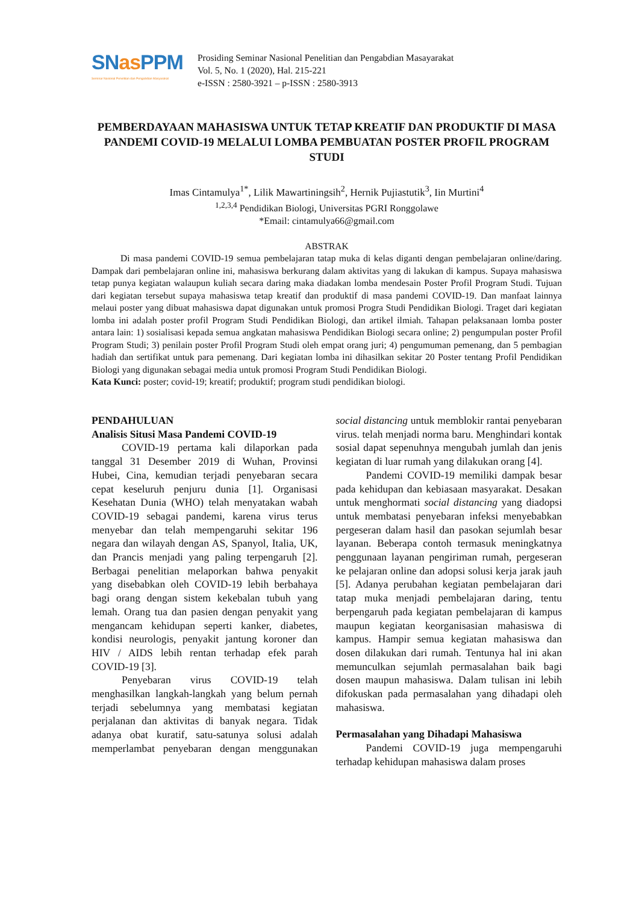SNas PPM
Seminar Nasional Penelitian dan Pengabdian Masyarakat
Prosiding Seminar Nasional Penelitian dan Pengabdian Masayarakat
Vol. 5, No. 1 (2020), Hal. 215-221
e-ISSN : 2580-3921 – p-ISSN : 2580-3913
PEMBERDAYAAN MAHASISWA UNTUK TETAP KREATIF DAN PRODUKTIF DI MASA PANDEMI COVID-19 MELALUI LOMBA PEMBUATAN POSTER PROFIL PROGRAM STUDI
Imas Cintamulya<sup>1*</sup>, Lilik Mawartiningsih<sup>2</sup>, Hernik Pujiastutik<sup>3</sup>, Iin Murtini<sup>4</sup>
<sup>1,2,3,4</sup> Pendidikan Biologi, Universitas PGRI Ronggolawe
*Email: cintamulya66@gmail.com
ABSTRAK
Di masa pandemi COVID-19 semua pembelajaran tatap muka di kelas diganti dengan pembelajaran online/daring. Dampak dari pembelajaran online ini, mahasiswa berkurang dalam aktivitas yang di lakukan di kampus. Supaya mahasiswa tetap punya kegiatan walaupun kuliah secara daring maka diadakan lomba mendesain Poster Profil Program Studi. Tujuan dari kegiatan tersebut supaya mahasiswa tetap kreatif dan produktif di masa pandemi COVID-19. Dan manfaat lainnya melaui poster yang dibuat mahasiswa dapat digunakan untuk promosi Progra Studi Pendidikan Biologi. Traget dari kegiatan lomba ini adalah poster profil Program Studi Pendidikan Biologi, dan artikel ilmiah. Tahapan pelaksanaan lomba poster antara lain: 1) sosialisasi kepada semua angkatan mahasiswa Pendidikan Biologi secara online; 2) pengumpulan poster Profil Program Studi; 3) penilain poster Profil Program Studi oleh empat orang juri; 4) pengumuman pemenang, dan 5 pembagian hadiah dan sertifikat untuk para pemenang. Dari kegiatan lomba ini dihasilkan sekitar 20 Poster tentang Profil Pendidikan Biologi yang digunakan sebagai media untuk promosi Program Studi Pendidikan Biologi.
Kata Kunci: poster; covid-19; kreatif; produktif; program studi pendidikan biologi.
PENDAHULUAN
Analisis Situsi Masa Pandemi COVID-19
COVID-19 pertama kali dilaporkan pada tanggal 31 Desember 2019 di Wuhan, Provinsi Hubei, Cina, kemudian terjadi penyebaran secara cepat keseluruh penjuru dunia [1]. Organisasi Kesehatan Dunia (WHO) telah menyatakan wabah COVID-19 sebagai pandemi, karena virus terus menyebar dan telah mempengaruhi sekitar 196 negara dan wilayah dengan AS, Spanyol, Italia, UK, dan Prancis menjadi yang paling terpengaruh [2]. Berbagai penelitian melaporkan bahwa penyakit yang disebabkan oleh COVID-19 lebih berbahaya bagi orang dengan sistem kekebalan tubuh yang lemah. Orang tua dan pasien dengan penyakit yang mengancam kehidupan seperti kanker, diabetes, kondisi neurologis, penyakit jantung koroner dan HIV / AIDS lebih rentan terhadap efek parah COVID-19 [3].
Penyebaran virus COVID-19 telah menghasilkan langkah-langkah yang belum pernah terjadi sebelumnya yang membatasi kegiatan perjalanan dan aktivitas di banyak negara. Tidak adanya obat kuratif, satu-satunya solusi adalah memperlambat penyebaran dengan menggunakan social distancing untuk memblokir rantai penyebaran virus. telah menjadi norma baru. Menghindari kontak sosial dapat sepenuhnya mengubah jumlah dan jenis kegiatan di luar rumah yang dilakukan orang [4].
Pandemi COVID-19 memiliki dampak besar pada kehidupan dan kebiasaan masyarakat. Desakan untuk menghormati social distancing yang diadopsi untuk membatasi penyebaran infeksi menyebabkan pergeseran dalam hasil dan pasokan sejumlah besar layanan. Beberapa contoh termasuk meningkatnya penggunaan layanan pengiriman rumah, pergeseran ke pelajaran online dan adopsi solusi kerja jarak jauh [5]. Adanya perubahan kegiatan pembelajaran dari tatap muka menjadi pembelajaran daring, tentu berpengaruh pada kegiatan pembelajaran di kampus maupun kegiatan keorganisasian mahasiswa di kampus. Hampir semua kegiatan mahasiswa dan dosen dilakukan dari rumah. Tentunya hal ini akan memunculkan sejumlah permasalahan baik bagi dosen maupun mahasiswa. Dalam tulisan ini lebih difokuskan pada permasalahan yang dihadapi oleh mahasiswa.
Permasalahan yang Dihadapi Mahasiswa
Pandemi COVID-19 juga mempengaruhi terhadap kehidupan mahasiswa dalam proses